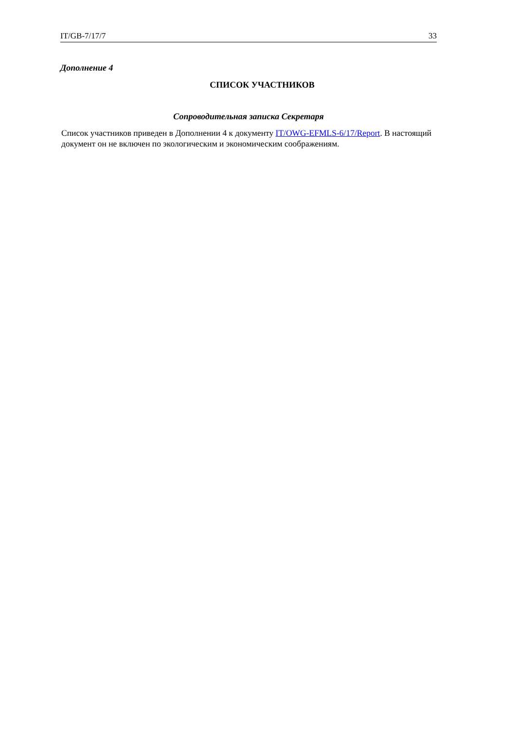IT/GB-7/17/7 33
Дополнение 4
СПИСОК УЧАСТНИКОВ
Сопроводительная записка Секретаря
Список участников приведен в Дополнении 4 к документу IT/OWG-EFMLS-6/17/Report. В настоящий документ он не включен по экологическим и экономическим соображениям.